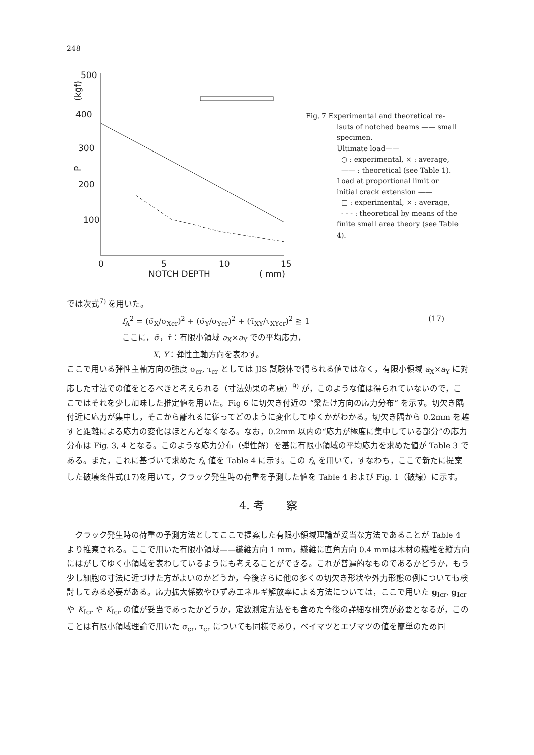248
500
400
300
200
100
0
5
10
15
NOTCH DEPTH
( mm)
P
(kgf)
Fig. 7 Experimental and theoretical re-
lsuts of notched beams —— small specimen.
Ultimate load——
○ : experimental, × : average,
—— : theoretical (see Table 1).
Load at proportional limit or initial crack extension ——
□ : experimental, × : average,
- - - : theoretical by means of the finite small area theory (see Table 4).
では次式<sup>7)</sup> を用いた。
f<sub>A</sub><sup>2</sup> = (σ̄<sub>X</sub>/σ<sub>Xcr</sub>)<sup>2</sup> + (σ̄<sub>Y</sub>/σ<sub>Ycr</sub>)<sup>2</sup> + (τ̄<sub>XY</sub>/τ<sub>XYcr</sub>)<sup>2</sup> ≧ 1 (17)
ここに，σ̄，τ̄：有限小領域 a<sub>X</sub>×a<sub>Y</sub> での平均応力，
X, Y：弾性主軸方向を表わす。
ここで用いる弾性主軸方向の強度 σ<sub>cr</sub>, τ<sub>cr</sub> としては JIS 試験体で得られる値ではなく，有限小領域 a<sub>X</sub>×a<sub>Y</sub> に対応した寸法での値をとるべきと考えられる（寸法効果の考慮）<sup>9)</sup> が，このような値は得られていないので，ここではそれを少し加味した推定値を用いた。Fig 6 に切欠き付近の “梁たけ方向の応力分布” を示す。切欠き隅付近に応力が集中し，そこから離れるに従ってどのように変化してゆくかがわかる。切欠き隅から 0.2mm を越すと距離による応力の変化はほとんどなくなる。なお，0.2mm 以内の“応力が極度に集中している部分”の応力分布は Fig. 3, 4 となる。このような応力分布（弾性解）を基に有限小領域の平均応力を求めた値が Table 3 である。また，これに基づいて求めた f<sub>A</sub> 値を Table 4 に示す。この f<sub>A</sub> を用いて，すなわち，ここで新たに提案した破壊条件式(17)を用いて，クラック発生時の荷重を予測した値を Table 4 および Fig. 1（破線）に示す。
4. 考　　察
　クラック発生時の荷重の予測方法としてここで提案した有限小領域理論が妥当な方法であることが Table 4 より推察される。ここで用いた有限小領域——繊維方向 1 mm，繊維に直角方向 0.4 mmは木材の繊維を縦方向にはがしてゆく小領域を表わしているようにも考えることができる。これが普遍的なものであるかどうか，もう少し細胞の寸法に近づけた方がよいのかどうか，今後さらに他の多くの切欠き形状や外力形態の例についても検討してみる必要がある。応力拡大係数やひずみエネルギ解放率による方法については，ここで用いた g<sub>Icr</sub>, g<sub>Icr</sub> や K<sub>Icr</sub> や K<sub>Icr</sub> の値が妥当であったかどうか，定数測定方法をも含めた今後の詳細な研究が必要となるが，このことは有限小領域理論で用いた σ<sub>cr</sub>, τ<sub>cr</sub> についても同様であり，ベイマツとエゾマツの値を簡単のため同